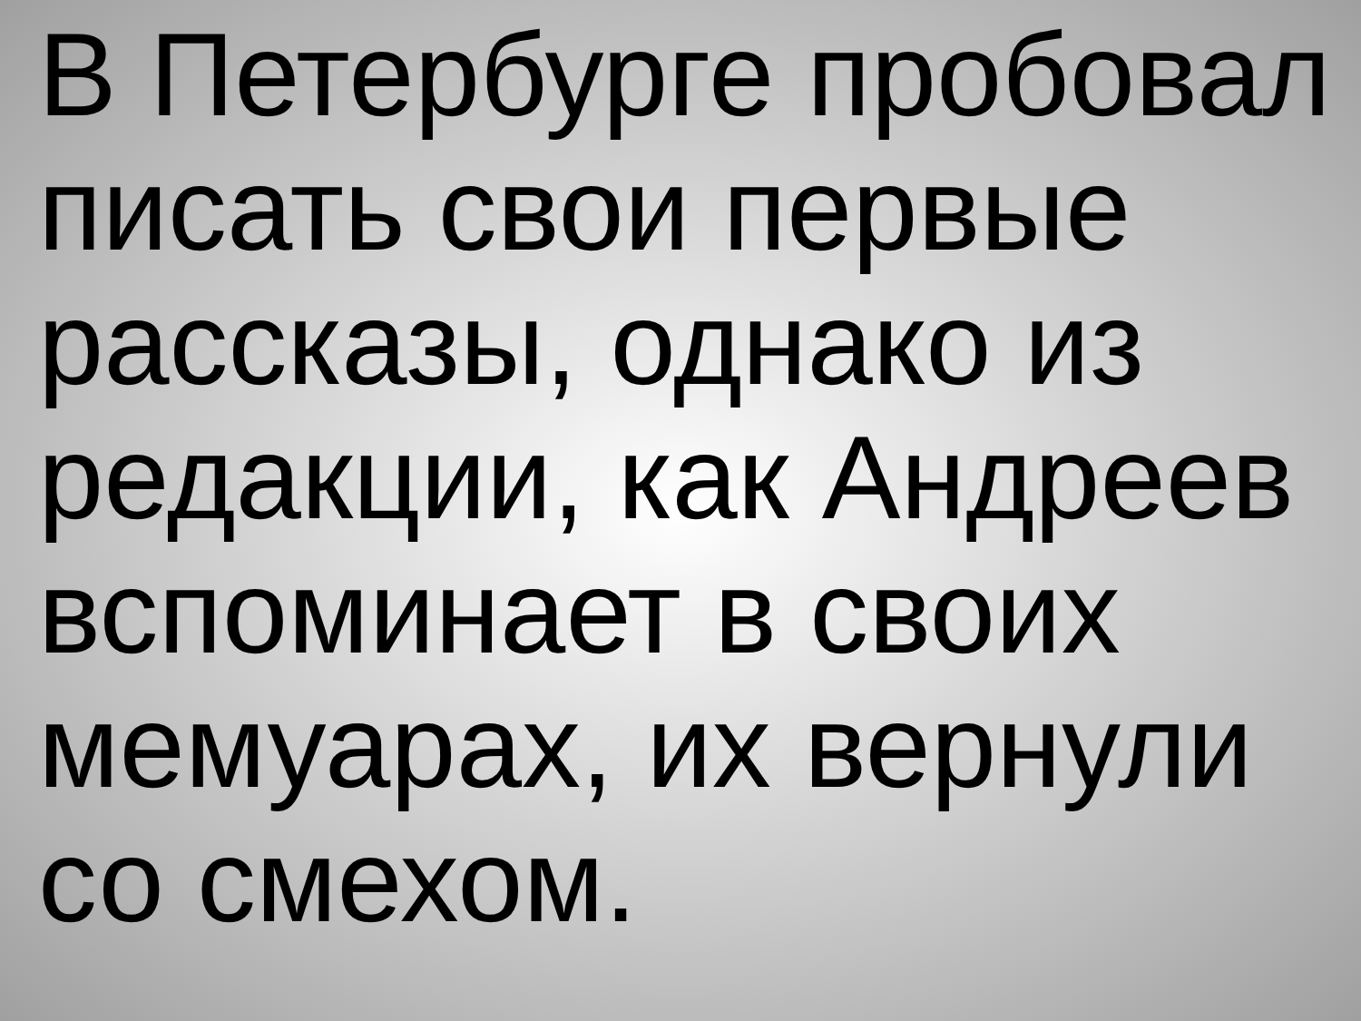В Петербурге пробовал
писать свои первые
рассказы, однако из
редакции, как Андреев
вспоминает в своих
мемуарах, их вернули
со смехом.